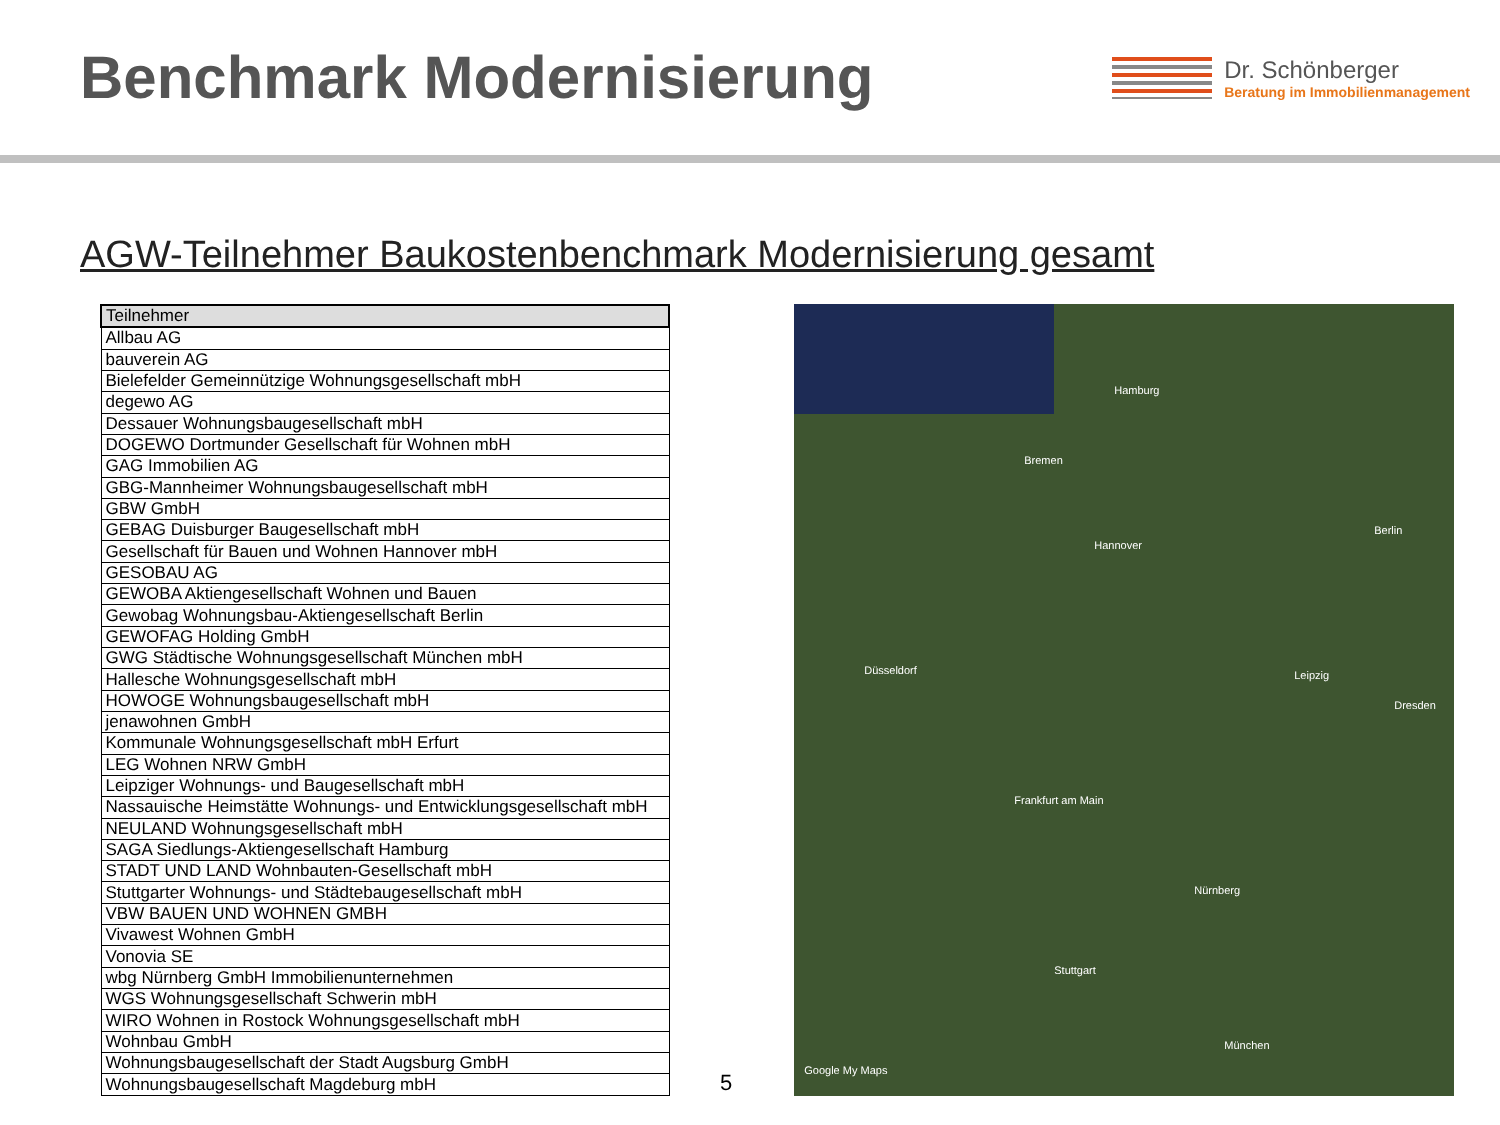Benchmark Modernisierung
Dr. Schönberger
Beratung im Immobilienmanagement
AGW-Teilnehmer Baukostenbenchmark Modernisierung gesamt
| Teilnehmer |
| --- |
| Allbau AG |
| bauverein AG |
| Bielefelder Gemeinnützige Wohnungsgesellschaft mbH |
| degewo AG |
| Dessauer Wohnungsbaugesellschaft mbH |
| DOGEWO Dortmunder Gesellschaft für Wohnen mbH |
| GAG Immobilien AG |
| GBG-Mannheimer Wohnungsbaugesellschaft mbH |
| GBW GmbH |
| GEBAG Duisburger Baugesellschaft mbH |
| Gesellschaft für Bauen und Wohnen Hannover mbH |
| GESOBAU AG |
| GEWOBA Aktiengesellschaft Wohnen und Bauen |
| Gewobag Wohnungsbau-Aktiengesellschaft Berlin |
| GEWOFAG Holding GmbH |
| GWG Städtische Wohnungsgesellschaft München mbH |
| Hallesche Wohnungsgesellschaft mbH |
| HOWOGE Wohnungsbaugesellschaft mbH |
| jenawohnen GmbH |
| Kommunale Wohnungsgesellschaft mbH Erfurt |
| LEG Wohnen NRW GmbH |
| Leipziger Wohnungs- und Baugesellschaft mbH |
| Nassauische Heimstätte Wohnungs- und Entwicklungsgesellschaft mbH |
| NEULAND Wohnungsgesellschaft mbH |
| SAGA Siedlungs-Aktiengesellschaft Hamburg |
| STADT UND LAND Wohnbauten-Gesellschaft mbH |
| Stuttgarter Wohnungs- und Städtebaugesellschaft mbH |
| VBW BAUEN UND WOHNEN GMBH |
| Vivawest Wohnen GmbH |
| Vonovia SE |
| wbg Nürnberg GmbH Immobilienunternehmen |
| WGS Wohnungsgesellschaft Schwerin mbH |
| WIRO Wohnen in Rostock Wohnungsgesellschaft mbH |
| Wohnbau GmbH |
| Wohnungsbaugesellschaft der Stadt Augsburg GmbH |
| Wohnungsbaugesellschaft Magdeburg mbH |
5
Hamburg
Bremen
Hannover
Berlin
Düsseldorf
Frankfurt am Main
Nürnberg
Stuttgart
München
Dresden
Leipzig
Google My Maps